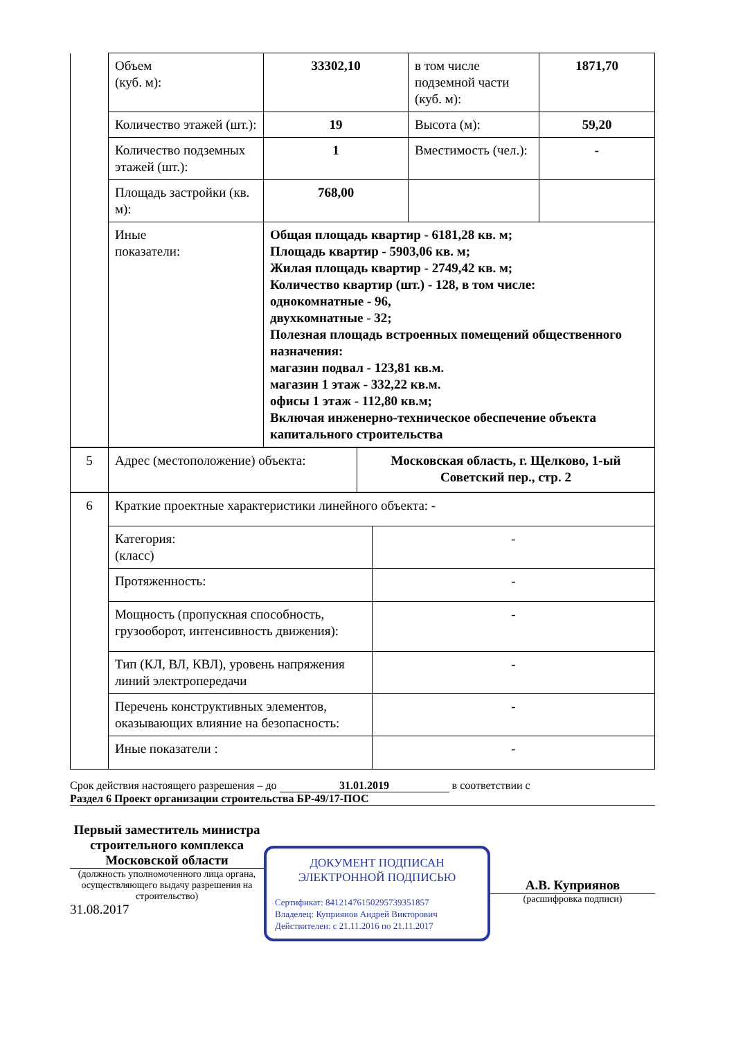| | Объем (куб. м): | 33302,10 | в том числе подземной части (куб. м): | 1871,70 |
| | Количество этажей (шт.): | 19 | Высота (м): | 59,20 |
| | Количество подземных этажей (шт.): | 1 | Вместимость (чел.): | - |
| | Площадь застройки (кв. м): | 768,00 | | |
| | Иные показатели: | Общая площадь квартир - 6181,28 кв. м; Площадь квартир - 5903,06 кв. м; Жилая площадь квартир - 2749,42 кв. м; Количество квартир (шт.) - 128, в том числе: однокомнатные - 96, двухкомнатные - 32; Полезная площадь встроенных помещений общественного назначения: магазин подвал - 123,81 кв.м. магазин 1 этаж - 332,22 кв.м. офисы 1 этаж - 112,80 кв.м; Включая инженерно-техническое обеспечение объекта капитального строительства | | |
| 5 | Адрес (местоположение) объекта: | Московская область, г. Щелково, 1-ый Советский пер., стр. 2 |
| 6 | Краткие проектные характеристики линейного объекта: - | |
| | Категория: (класс) | - |
| | Протяженность: | - |
| | Мощность (пропускная способность, грузооборот, интенсивность движения): | - |
| | Тип (КЛ, ВЛ, КВЛ), уровень напряжения линий электропередачи | - |
| | Перечень конструктивных элементов, оказывающих влияние на безопасность: | - |
| | Иные показатели : | - |
Срок действия настоящего разрешения – до 31.01.2019 в соответствии с
Раздел 6 Проект организации строительства БР-49/17-ПОС
Первый заместитель министра строительного комплекса Московской области
(должность уполномоченного лица органа, осуществляющего выдачу разрешения на строительство)
31.08.2017
ДОКУМЕНТ ПОДПИСАН
ЭЛЕКТРОННОЙ ПОДПИСЬЮ
Сертификат: 8412147615029573935185​7
Владелец: Куприянов Андрей Викторович
Действителен: с 21.11.2016 по 21.11.2017
А.В. Куприянов
(расшифровка подписи)